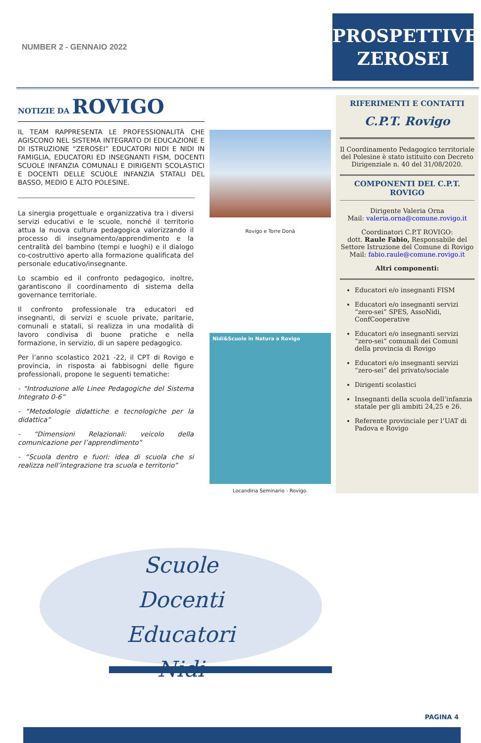NUMBER 2 - GENNAIO 2022
PROSPETTIVE
ZEROSEI
NOTIZIE DA ROVIGO
IL TEAM RAPPRESENTA LE PROFESSIONALITÀ CHE AGISCONO NEL SISTEMA INTEGRATO DI EDUCAZIONE E DI ISTRUZIONE “ZEROSEI” EDUCATORI NIDI E NIDI IN FAMIGLIA, EDUCATORI ED INSEGNANTI FISM, DOCENTI SCUOLE INFANZIA COMUNALI E DIRIGENTI SCOLASTICI E DOCENTI DELLE SCUOLE INFANZIA STATALI DEL BASSO, MEDIO E ALTO POLESINE.
La sinergia progettuale e organizzativa tra i diversi servizi educativi e le scuole, nonché il territorio attua la nuova cultura pedagogica valorizzando il processo di insegnamento/apprendimento e la centralità del bambino (tempi e luoghi) e il dialogo co-costruttivo aperto alla formazione qualificata del personale educativo/insegnante.
Lo scambio ed il confronto pedagogico, inoltre, garantiscono il coordinamento di sistema della governance territoriale.
Il confronto professionale tra educatori ed insegnanti, di servizi e scuole private, paritarie, comunali e statali, si realizza in una modalità di lavoro condivisa di buone pratiche e nella formazione, in servizio, di un sapere pedagogico.
Per l’anno scolastico 2021 -22, il CPT di Rovigo e provincia, in risposta ai fabbisogni delle figure professionali, propone le seguenti tematiche:
- “Introduzione alle Linee Pedagogiche del Sistema Integrato 0-6”
- “Metodologie didattiche e tecnologiche per la didattica”
- “Dimensioni Relazionali: veicolo della comunicazione per l’apprendimento”
- “Scuola dentro e fuori: idea di scuola che si realizza nell’integrazione tra scuola e territorio”
Rovigo e Torre Donà
Nidi&Scuole in Natura a Rovigo
Locandina Seminario - Rovigo.
RIFERIMENTI E CONTATTI
C.P.T. Rovigo
Il Coordinamento Pedagogico territoriale del Polesine è stato istituito con Decreto Dirigenziale n. 40 del 31/08/2020.
COMPONENTI DEL C.P.T. ROVIGO
Dirigente Valeria Orna
Mail: valeria.orna@comune.rovigo.it
Coordinatori C.P.T ROVIGO:
dott. Raule Fabio, Responsabile del Settore Istruzione del Comune di Rovigo
Mail: fabio.raule@comune.rovigo.it
Altri componenti:
Educatori e/o insegnanti FISM
Educatori e/o insegnanti servizi “zero-sei” SPES, AssoNidi, ConfCooperative
Educatori e/o insegnanti servizi “zero-sei” comunali dei Comuni della provincia di Rovigo
Educatori e/o insegnanti servizi “zero-sei” del privato/sociale
Dirigenti scolastici
Insegnanti della scuola dell’infanzia statale per gli ambiti 24,25 e 26.
Referente provinciale per l’UAT di Padova e Rovigo
Scuole
Docenti
Educatori
Nidi
PAGINA 4